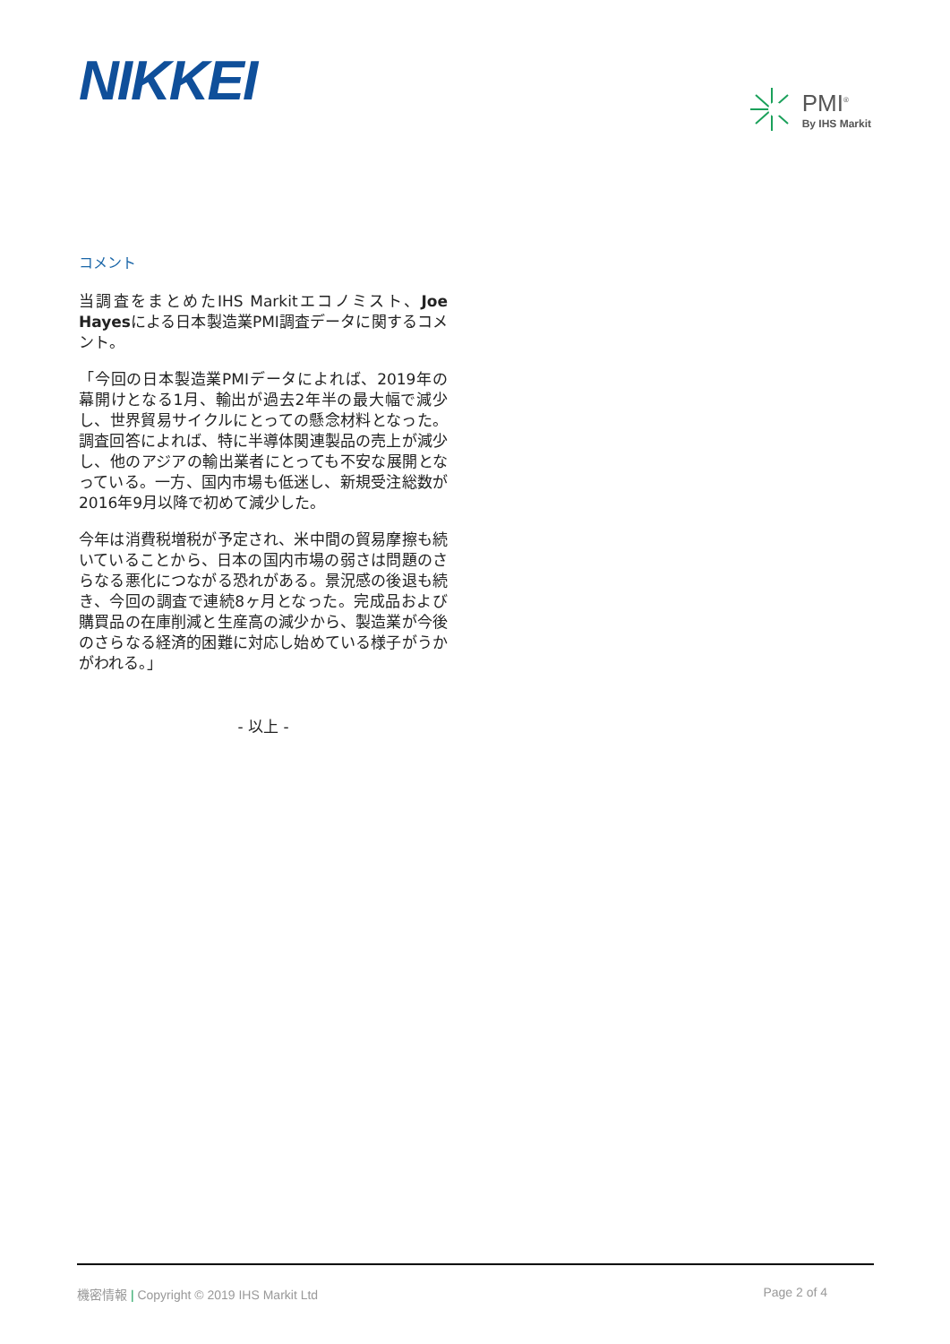NIKKEI
PMI<sup>®</sup>
By IHS Markit
コメント
当調査をまとめたIHS Markitエコノミスト、Joe Hayesによる日本製造業PMI調査データに関するコメント。
「今回の日本製造業PMIデータによれば、2019年の幕開けとなる1月、輸出が過去2年半の最大幅で減少し、世界貿易サイクルにとっての懸念材料となった。調査回答によれば、特に半導体関連製品の売上が減少し、他のアジアの輸出業者にとっても不安な展開となっている。一方、国内市場も低迷し、新規受注総数が2016年9月以降で初めて減少した。
今年は消費税増税が予定され、米中間の貿易摩擦も続いていることから、日本の国内市場の弱さは問題のさらなる悪化につながる恐れがある。景況感の後退も続き、今回の調査で連続8ヶ月となった。完成品および購買品の在庫削減と生産高の減少から、製造業が今後のさらなる経済的困難に対応し始めている様子がうかがわれる。」
- 以上 -
機密情報 | Copyright © 2019 IHS Markit Ltd
Page 2 of 4